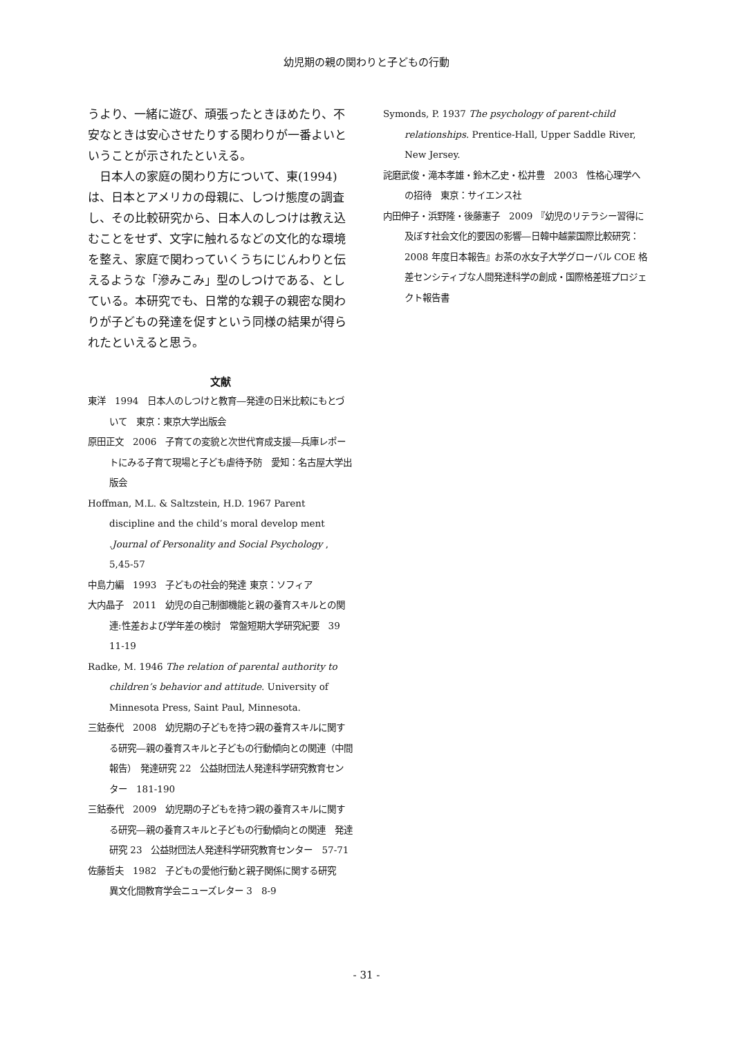幼児期の親の関わりと子どもの行動
うより、一緒に遊び、頑張ったときほめたり、不安なときは安心させたりする関わりが一番よいということが示されたといえる。
　日本人の家庭の関わり方について、東(1994)は、日本とアメリカの母親に、しつけ態度の調査し、その比較研究から、日本人のしつけは教え込むことをせず、文字に触れるなどの文化的な環境を整え、家庭で関わっていくうちにじんわりと伝えるような「滲みこみ」型のしつけである、としている。本研究でも、日常的な親子の親密な関わりが子どもの発達を促すという同様の結果が得られたといえると思う。
文献
東洋　1994　日本人のしつけと教育―発達の日米比較にもとづいて　東京：東京大学出版会
原田正文　2006　子育ての変貌と次世代育成支援―兵庫レポートにみる子育て現場と子ども虐待予防　愛知：名古屋大学出版会
Hoffman, M.L. & Saltzstein, H.D. 1967 Parent discipline and the child’s moral develop ment .Journal of Personality and Social Psychology , 5,45-57
中島力編　1993　子どもの社会的発達 東京：ソフィア
大内晶子　2011　幼児の自己制御機能と親の養育スキルとの関連:性差および学年差の検討　常盤短期大学研究紀要　39 11-19
Radke, M. 1946 The relation of parental authority to children’s behavior and attitude. University of Minnesota Press, Saint Paul, Minnesota.
三鈷泰代　2008　幼児期の子どもを持つ親の養育スキルに関する研究―親の養育スキルと子どもの行動傾向との関連（中間報告）　発達研究 22　公益財団法人発達科学研究教育センター　181-190
三鈷泰代　2009　幼児期の子どもを持つ親の養育スキルに関する研究―親の養育スキルと子どもの行動傾向との関連　発達研究 23　公益財団法人発達科学研究教育センター　57-71
佐藤哲夫　1982　子どもの愛他行動と親子関係に関する研究　異文化間教育学会ニューズレター 3　8-9
Symonds, P. 1937 The psychology of parent-child relationships. Prentice-Hall, Upper Saddle River, New Jersey.
詫磨武俊・滝本孝雄・鈴木乙史・松井豊　2003　性格心理学への招待　東京：サイエンス社
内田伸子・浜野隆・後藤憲子　2009 『幼児のリテラシー習得に及ぼす社会文化的要因の影響―日韓中越蒙国際比較研究：2008 年度日本報告』お茶の水女子大学グローバル COE 格差センシティブな人間発達科学の創成・国際格差班プロジェクト報告書
- 31 -